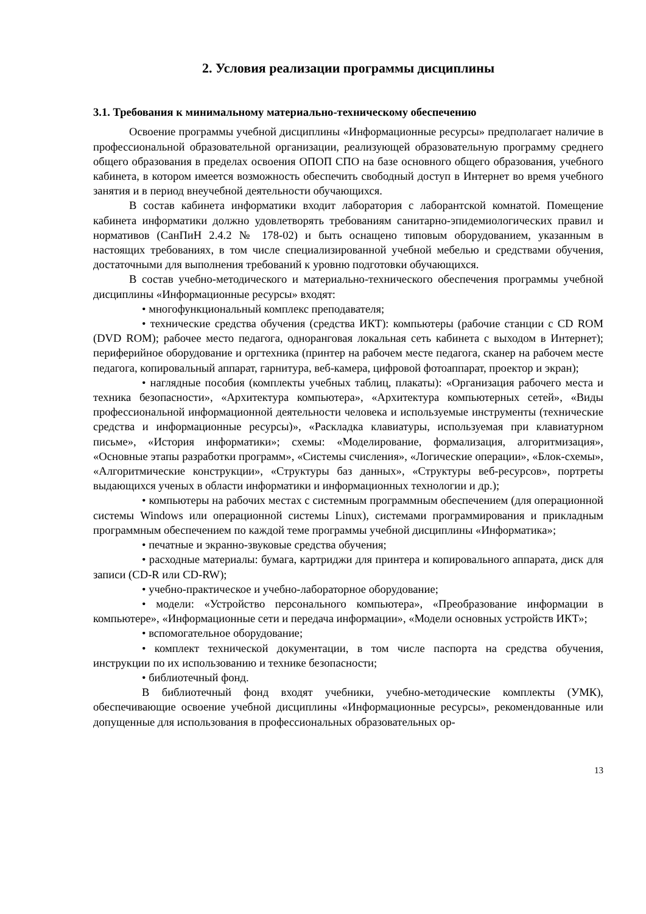2. Условия реализации программы дисциплины
3.1. Требования к минимальному материально-техническому обеспечению
Освоение программы учебной дисциплины «Информационные ресурсы» предполагает наличие в профессиональной образовательной организации, реализующей образовательную программу среднего общего образования в пределах освоения ОПОП СПО на базе основного общего образования, учебного кабинета, в котором имеется возможность обеспечить свободный доступ в Интернет во время учебного занятия и в период внеучебной деятельности обучающихся.
В состав кабинета информатики входит лаборатория с лаборантской комнатой. Помещение кабинета информатики должно удовлетворять требованиям санитарно-эпидемиологических правил и нормативов (СанПиН 2.4.2 № 178-02) и быть оснащено типовым оборудованием, указанным в настоящих требованиях, в том числе специализированной учебной мебелью и средствами обучения, достаточными для выполнения требований к уровню подготовки обучающихся.
В состав учебно-методического и материально-технического обеспечения программы учебной дисциплины «Информационные ресурсы» входят:
• многофункциональный комплекс преподавателя;
• технические средства обучения (средства ИКТ): компьютеры (рабочие станции с CD ROM (DVD ROM); рабочее место педагога, одноранговая локальная сеть кабинета с выходом в Интернет); периферийное оборудование и оргтехника (принтер на рабочем месте педагога, сканер на рабочем месте педагога, копировальный аппарат, гарнитура, веб-камера, цифровой фотоаппарат, проектор и экран);
• наглядные пособия (комплекты учебных таблиц, плакаты): «Организация рабочего места и техника безопасности», «Архитектура компьютера», «Архитектура компьютерных сетей», «Виды профессиональной информационной деятельности человека и используемые инструменты (технические средства и информационные ресурсы)», «Раскладка клавиатуры, используемая при клавиатурном письме», «История информатики»; схемы: «Моделирование, формализация, алгоритмизация», «Основные этапы разработки программ», «Системы счисления», «Логические операции», «Блок-схемы», «Алгоритмические конструкции», «Структуры баз данных», «Структуры веб-ресурсов», портреты выдающихся ученых в области информатики и информационных технологии и др.);
• компьютеры на рабочих местах с системным программным обеспечением (для операционной системы Windows или операционной системы Linux), системами программирования и прикладным программным обеспечением по каждой теме программы учебной дисциплины «Информатика»;
• печатные и экранно-звуковые средства обучения;
• расходные материалы: бумага, картриджи для принтера и копировального аппарата, диск для записи (CD-R или CD-RW);
• учебно-практическое и учебно-лабораторное оборудование;
• модели: «Устройство персонального компьютера», «Преобразование информации в компьютере», «Информационные сети и передача информации», «Модели основных устройств ИКТ»;
• вспомогательное оборудование;
• комплект технической документации, в том числе паспорта на средства обучения, инструкции по их использованию и технике безопасности;
• библиотечный фонд.
В библиотечный фонд входят учебники, учебно-методические комплекты (УМК), обеспечивающие освоение учебной дисциплины «Информационные ресурсы», рекомендованные или допущенные для использования в профессиональных образовательных ор-
13